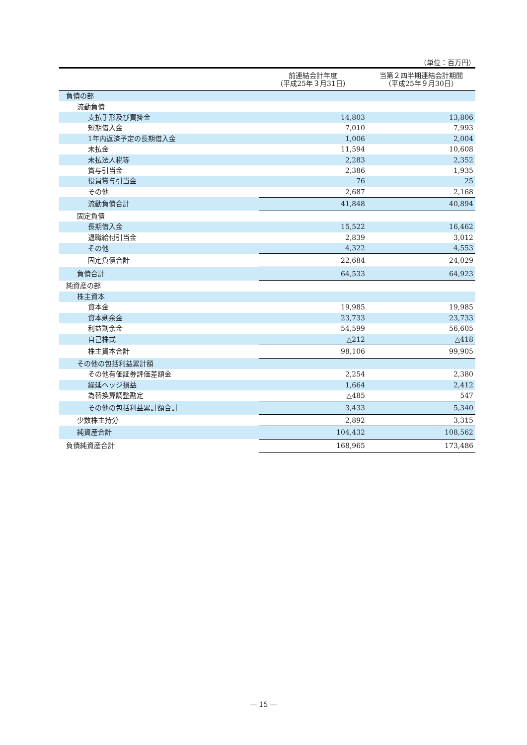（単位：百万円）
| | 前連結会計年度 （平成25年３月31日） | 当第２四半期連結会計期間 （平成25年９月30日） |
| --- | --- | --- |
| 負債の部 | | |
| 流動負債 | | |
| 支払手形及び買掛金 | 14,803 | 13,806 |
| 短期借入金 | 7,010 | 7,993 |
| 1年内返済予定の長期借入金 | 1,006 | 2,004 |
| 未払金 | 11,594 | 10,608 |
| 未払法人税等 | 2,283 | 2,352 |
| 賞与引当金 | 2,386 | 1,935 |
| 役員賞与引当金 | 76 | 25 |
| その他 | 2,687 | 2,168 |
| 流動負債合計 | 41,848 | 40,894 |
| 固定負債 | | |
| 長期借入金 | 15,522 | 16,462 |
| 退職給付引当金 | 2,839 | 3,012 |
| その他 | 4,322 | 4,553 |
| 固定負債合計 | 22,684 | 24,029 |
| 負債合計 | 64,533 | 64,923 |
| 純資産の部 | | |
| 株主資本 | | |
| 資本金 | 19,985 | 19,985 |
| 資本剰余金 | 23,733 | 23,733 |
| 利益剰余金 | 54,599 | 56,605 |
| 自己株式 | △212 | △418 |
| 株主資本合計 | 98,106 | 99,905 |
| その他の包括利益累計額 | | |
| その他有価証券評価差額金 | 2,254 | 2,380 |
| 繰延ヘッジ損益 | 1,664 | 2,412 |
| 為替換算調整勘定 | △485 | 547 |
| その他の包括利益累計額合計 | 3,433 | 5,340 |
| 少数株主持分 | 2,892 | 3,315 |
| 純資産合計 | 104,432 | 108,562 |
| 負債純資産合計 | 168,965 | 173,486 |
― 15 ―